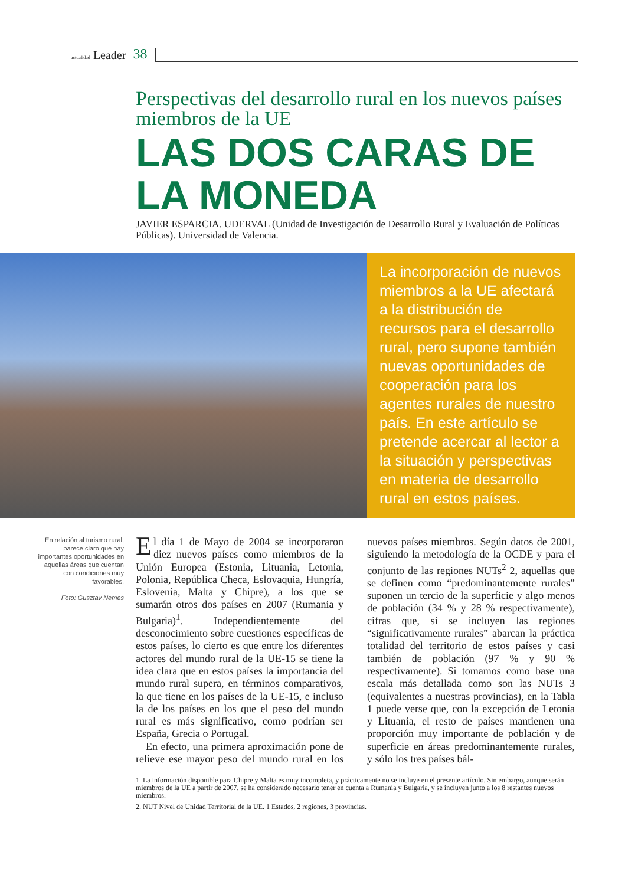actualidad Leader 38
Perspectivas del desarrollo rural en los nuevos países miembros de la UE
LAS DOS CARAS DE LA MONEDA
JAVIER ESPARCIA. UDERVAL (Unidad de Investigación de Desarrollo Rural y Evaluación de Políticas Públicas). Universidad de Valencia.
La incorporación de nuevos miembros a la UE afectará a la distribución de recursos para el desarrollo rural, pero supone también nuevas oportunidades de cooperación para los agentes rurales de nuestro país. En este artículo se pretende acercar al lector a la situación y perspectivas en materia de desarrollo rural en estos países.
En relación al turismo rural, parece claro que hay importantes oportunidades en aquellas áreas que cuentan con condiciones muy favorables.
Foto: Gusztav Nemes
El día 1 de Mayo de 2004 se incorporaron diez nuevos países como miembros de la Unión Europea (Estonia, Lituania, Letonia, Polonia, República Checa, Eslovaquia, Hungría, Eslovenia, Malta y Chipre), a los que se sumarán otros dos países en 2007 (Rumania y Bulgaria)<sup>1</sup>. Independientemente del desconocimiento sobre cuestiones específicas de estos países, lo cierto es que entre los diferentes actores del mundo rural de la UE-15 se tiene la idea clara que en estos países la importancia del mundo rural supera, en términos comparativos, la que tiene en los países de la UE-15, e incluso la de los países en los que el peso del mundo rural es más significativo, como podrían ser España, Grecia o Portugal.
En efecto, una primera aproximación pone de relieve ese mayor peso del mundo rural en los nuevos países miembros. Según datos de 2001, siguiendo la metodología de la OCDE y para el conjunto de las regiones NUTs<sup>2</sup> 2, aquellas que se definen como “predominantemente rurales” suponen un tercio de la superficie y algo menos de población (34 % y 28 % respectivamente), cifras que, si se incluyen las regiones “significativamente rurales” abarcan la práctica totalidad del territorio de estos países y casi también de población (97 % y 90 % respectivamente). Si tomamos como base una escala más detallada como son las NUTs 3 (equivalentes a nuestras provincias), en la Tabla 1 puede verse que, con la excepción de Letonia y Lituania, el resto de países mantienen una proporción muy importante de población y de superficie en áreas predominantemente rurales, y sólo los tres países bál-
1. La información disponible para Chipre y Malta es muy incompleta, y prácticamente no se incluye en el presente artículo. Sin embargo, aunque serán miembros de la UE a partir de 2007, se ha considerado necesario tener en cuenta a Rumania y Bulgaria, y se incluyen junto a los 8 restantes nuevos miembros.
2. NUT Nivel de Unidad Territorial de la UE. 1 Estados, 2 regiones, 3 provincias.